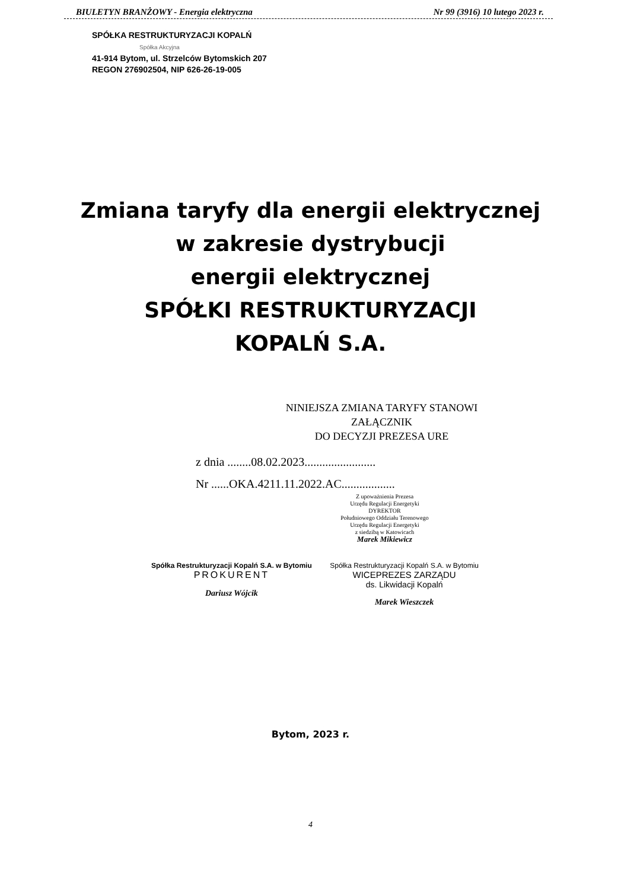BIULETYN BRANŻOWY - Energia elektryczna Nr 99 (3916) 10 lutego 2023 r.
SPÓŁKA RESTRUKTURYZACJI KOPALŃ
Spółka Akcyjna
41-914 Bytom, ul. Strzelców Bytomskich 207
REGON 276902504, NIP 626-26-19-005
Zmiana taryfy dla energii elektrycznej
w zakresie dystrybucji
energii elektrycznej
SPÓŁKI RESTRUKTURYZACJI
KOPALŃ S.A.
NINIEJSZA ZMIANA TARYFY STANOWI
ZAŁĄCZNIK
DO DECYZJI PREZESA URE
z dnia ........08.02.2023........................
Nr ......OKA.4211.11.2022.AC..................
Z upoważnienia Prezesa
Urzędu Regulacji Energetyki
DYREKTOR
Południowego Oddziału Terenowego
Urzędu Regulacji Energetyki
z siedzibą w Katowicach
Marek Mikiewicz
Spółka Restrukturyzacji Kopalń S.A. w Bytomiu
PROKURENT
Dariusz Wójcik
Spółka Restrukturyzacji Kopalń S.A. w Bytomiu
WICEPREZES ZARZĄDU
ds. Likwidacji Kopalń
Marek Wieszczek
Bytom, 2023 r.
4